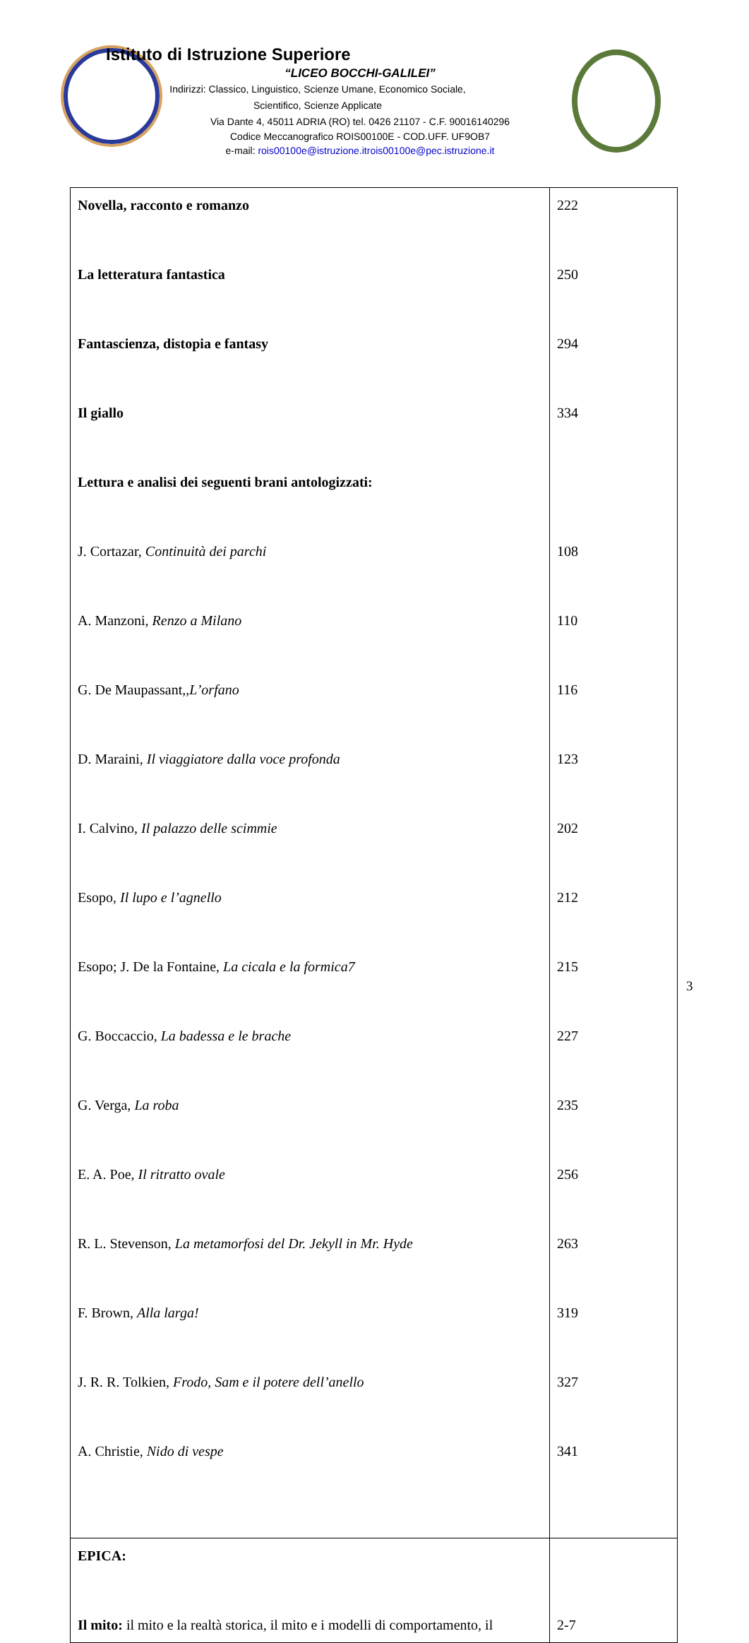Istituto di Istruzione Superiore
“LICEO BOCCHI-GALILEI”
Indirizzi: Classico, Linguistico, Scienze Umane, Economico Sociale,
Scientifico, Scienze Applicate
Via Dante 4, 45011 ADRIA (RO) tel. 0426 21107 - C.F. 90016140296
Codice Meccanografico ROIS00100E - COD.UFF. UF9OB7
e-mail: rois00100e@istruzione.itrois00100e@pec.istruzione.it
| Novella, racconto e romanzo La letteratura fantastica Fantascienza, distopia e fantasy Il giallo Lettura e analisi dei seguenti brani antologizzati: J. Cortazar, Continuità dei parchi A. Manzoni, Renzo a Milano G. De Maupassant,, L’orfano D. Maraini, Il viaggiatore dalla voce profonda I. Calvino, Il palazzo delle scimmie Esopo, Il lupo e l’agnello Esopo; J. De la Fontaine, La cicala e la formica7 G. Boccaccio, La badessa e le brache G. Verga, La roba E. A. Poe, Il ritratto ovale R. L. Stevenson, La metamorfosi del Dr. Jekyll in Mr. Hyde F. Brown, Alla larga! J. R. R. Tolkien, Frodo, Sam e il potere dell’anello A. Christie, Nido di vespe | 222 250 294 334 108 110 116 123 202 212 215 227 235 256 263 319 327 341 |
| EPICA: Il mito: il mito e la realtà storica, il mito e i modelli di comportamento, il | 2-7 |
3